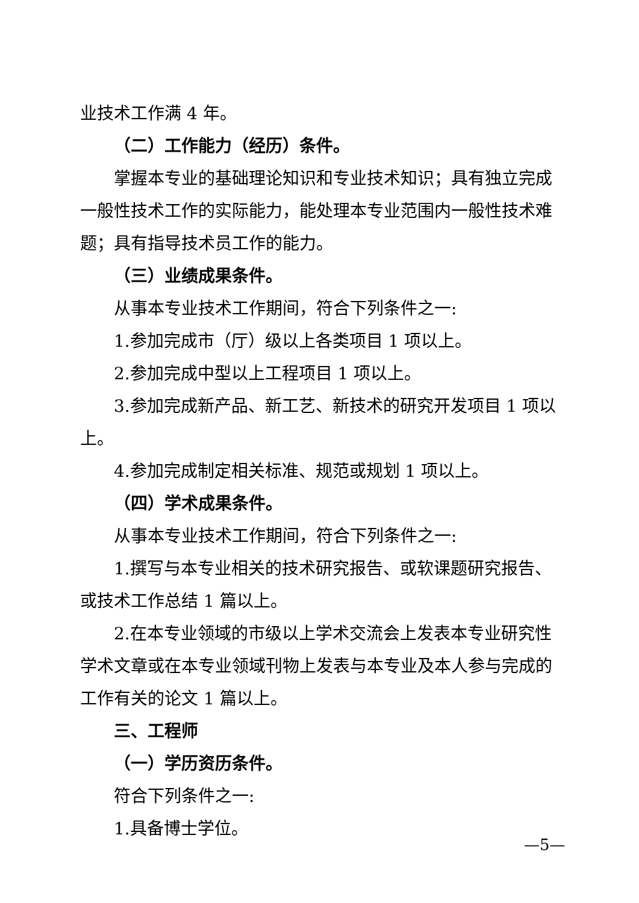业技术工作满 4 年。
（二）工作能力（经历）条件。
掌握本专业的基础理论知识和专业技术知识；具有独立完成一般性技术工作的实际能力，能处理本专业范围内一般性技术难题；具有指导技术员工作的能力。
（三）业绩成果条件。
从事本专业技术工作期间，符合下列条件之一:
1.参加完成市（厅）级以上各类项目 1 项以上。
2.参加完成中型以上工程项目 1 项以上。
3.参加完成新产品、新工艺、新技术的研究开发项目 1 项以上。
4.参加完成制定相关标准、规范或规划 1 项以上。
（四）学术成果条件。
从事本专业技术工作期间，符合下列条件之一:
1.撰写与本专业相关的技术研究报告、或软课题研究报告、或技术工作总结 1 篇以上。
2.在本专业领域的市级以上学术交流会上发表本专业研究性学术文章或在本专业领域刊物上发表与本专业及本人参与完成的工作有关的论文 1 篇以上。
三、工程师
（一）学历资历条件。
符合下列条件之一:
1.具备博士学位。
—5—